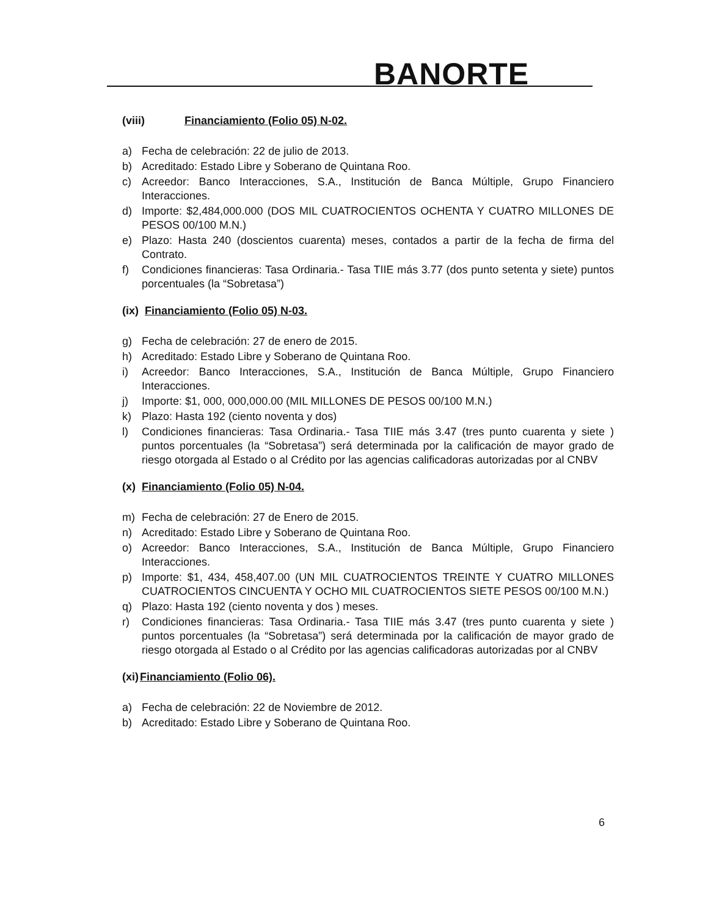BANORTE
(viii) Financiamiento (Folio 05) N-02.
a) Fecha de celebración: 22 de julio de 2013.
b) Acreditado: Estado Libre y Soberano de Quintana Roo.
c) Acreedor: Banco Interacciones, S.A., Institución de Banca Múltiple, Grupo Financiero Interacciones.
d) Importe: $2,484,000.000 (DOS MIL CUATROCIENTOS OCHENTA Y CUATRO MILLONES DE PESOS 00/100 M.N.)
e) Plazo: Hasta 240 (doscientos cuarenta) meses, contados a partir de la fecha de firma del Contrato.
f) Condiciones financieras: Tasa Ordinaria.- Tasa TIIE más 3.77 (dos punto setenta y siete) puntos porcentuales (la “Sobretasa”)
(ix) Financiamiento (Folio 05) N-03.
g) Fecha de celebración: 27 de enero de 2015.
h) Acreditado: Estado Libre y Soberano de Quintana Roo.
i) Acreedor: Banco Interacciones, S.A., Institución de Banca Múltiple, Grupo Financiero Interacciones.
j) Importe: $1, 000, 000,000.00 (MIL MILLONES DE PESOS 00/100 M.N.)
k) Plazo: Hasta 192 (ciento noventa y dos)
l) Condiciones financieras: Tasa Ordinaria.- Tasa TIIE más 3.47 (tres punto cuarenta y siete ) puntos porcentuales (la “Sobretasa”) será determinada por la calificación de mayor grado de riesgo otorgada al Estado o al Crédito por las agencias calificadoras autorizadas por al CNBV
(x) Financiamiento (Folio 05) N-04.
m) Fecha de celebración: 27 de Enero de 2015.
n) Acreditado: Estado Libre y Soberano de Quintana Roo.
o) Acreedor: Banco Interacciones, S.A., Institución de Banca Múltiple, Grupo Financiero Interacciones.
p) Importe: $1, 434, 458,407.00 (UN MIL CUATROCIENTOS TREINTE Y CUATRO MILLONES CUATROCIENTOS CINCUENTA Y OCHO MIL CUATROCIENTOS SIETE PESOS 00/100 M.N.)
q) Plazo: Hasta 192 (ciento noventa y dos ) meses.
r) Condiciones financieras: Tasa Ordinaria.- Tasa TIIE más 3.47 (tres punto cuarenta y siete ) puntos porcentuales (la “Sobretasa”) será determinada por la calificación de mayor grado de riesgo otorgada al Estado o al Crédito por las agencias calificadoras autorizadas por al CNBV
(xi)Financiamiento (Folio 06).
a) Fecha de celebración: 22 de Noviembre de 2012.
b) Acreditado: Estado Libre y Soberano de Quintana Roo.
6